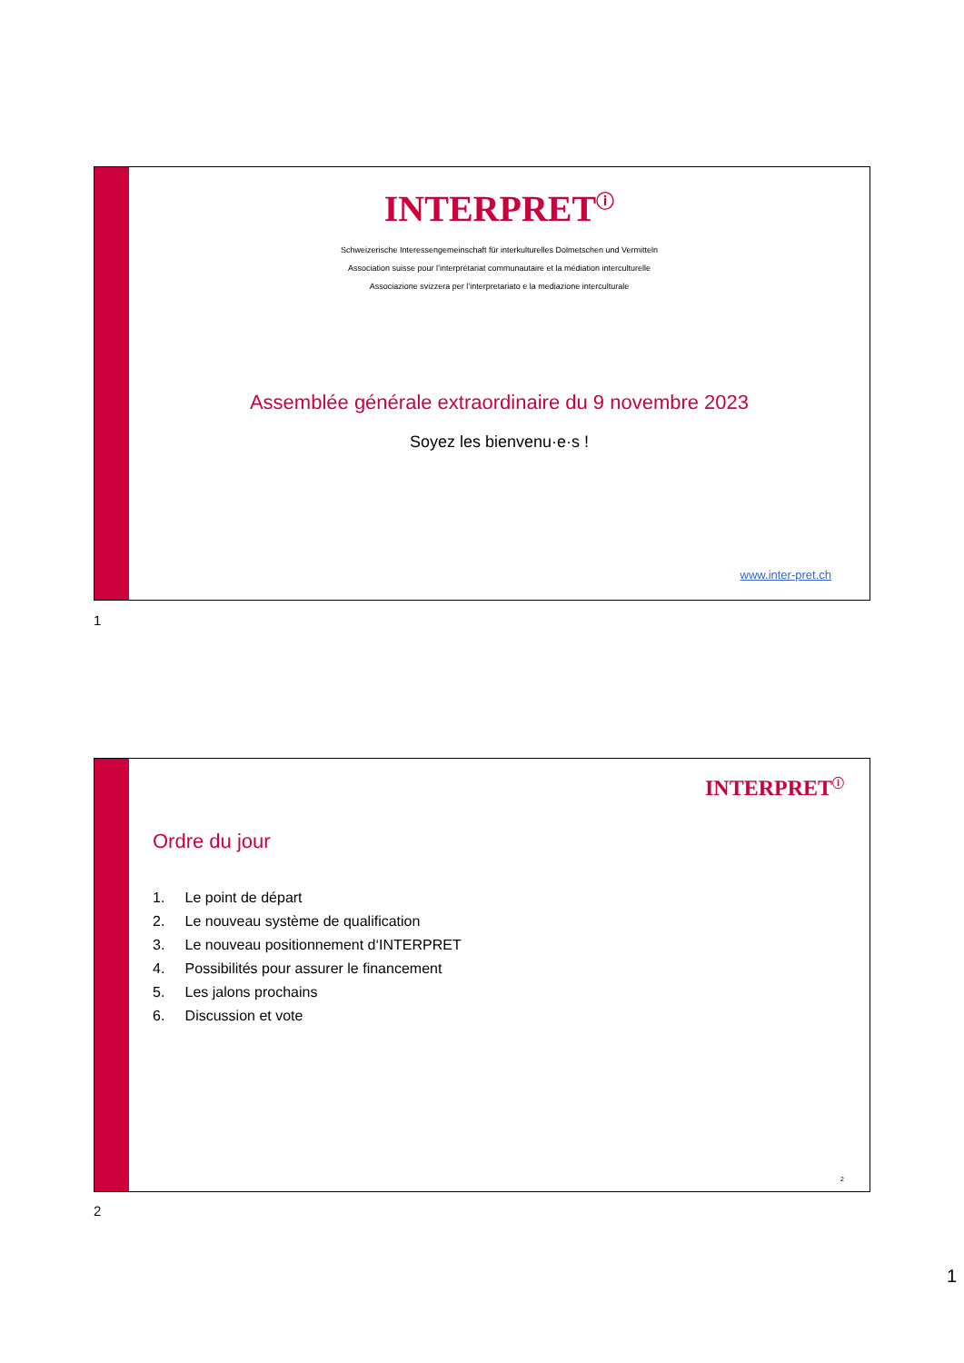INTERPRET<sup>ⓘ</sup>
Schweizerische Interessengemeinschaft für interkulturelles Dolmetschen und Vermitteln
Association suisse pour l’interprétariat communautaire et la médiation interculturelle
Associazione svizzera per l’interpretariato e la mediazione interculturale
Assemblée générale extraordinaire du 9 novembre 2023
Soyez les bienvenu·e·s !
www.inter-pret.ch
1
INTERPRET<sup>ⓘ</sup>
Ordre du jour
1. Le point de départ
2. Le nouveau système de qualification
3. Le nouveau positionnement d‘INTERPRET
4. Possibilités pour assurer le financement
5. Les jalons prochains
6. Discussion et vote
2
2
1